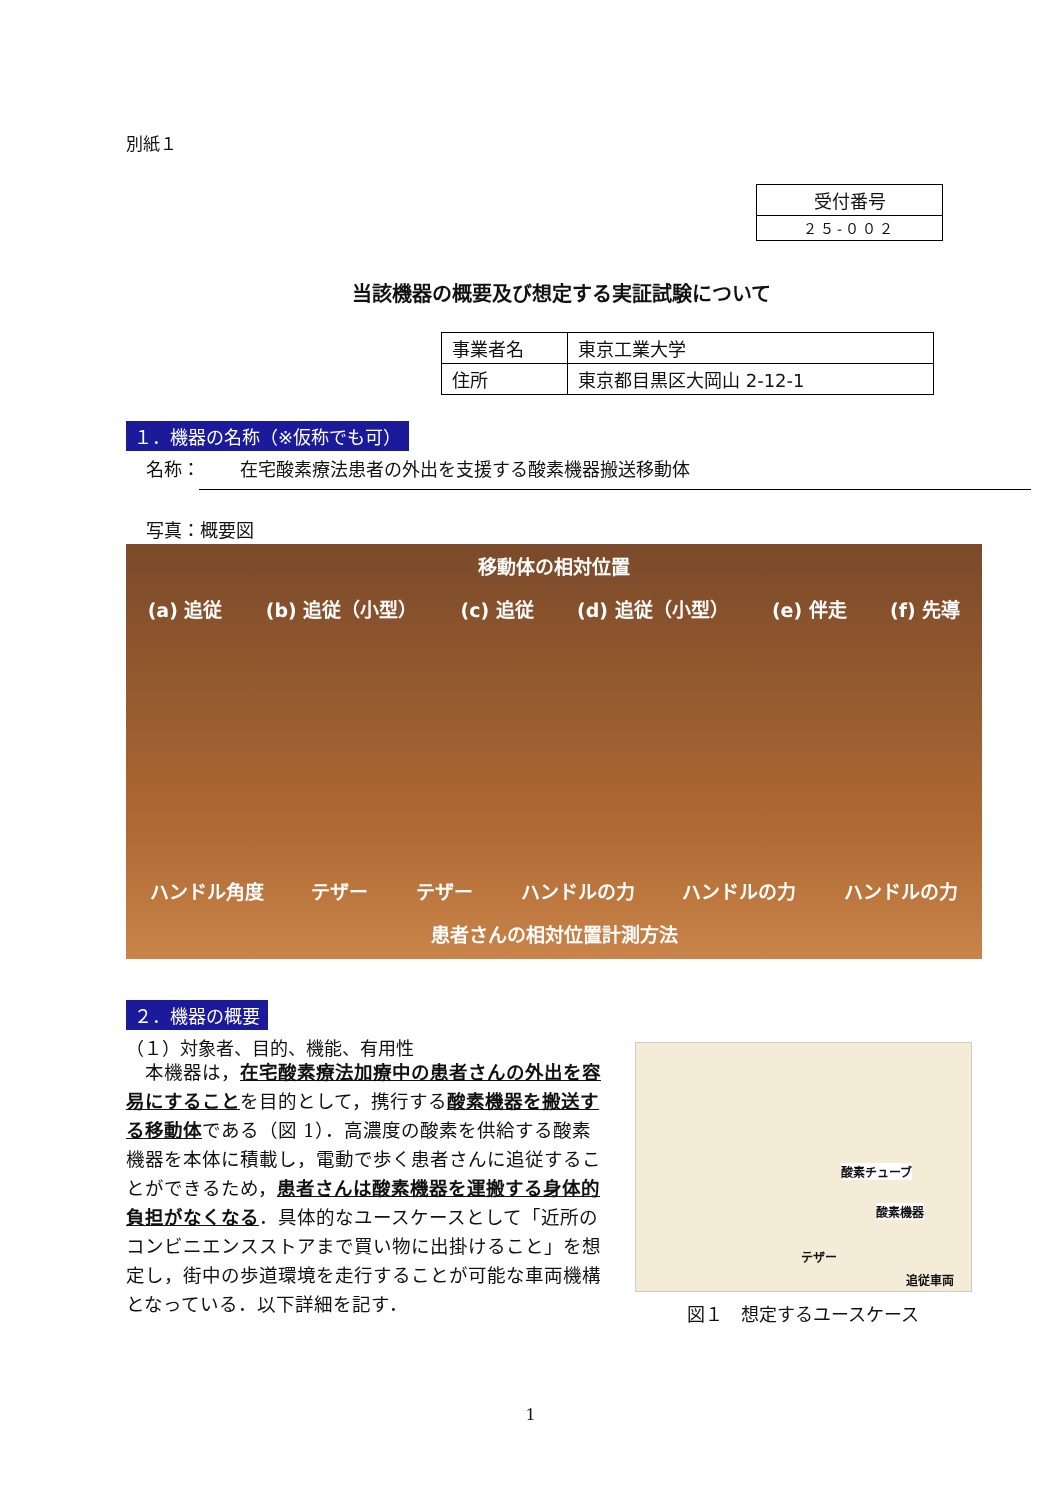別紙１
| 受付番号 |
| ２５-００２ |
当該機器の概要及び想定する実証試験について
| 事業者名 | 東京工業大学 |
| 住所 | 東京都目黒区大岡山 2-12-1 |
１．機器の名称（※仮称でも可）
名称： 在宅酸素療法患者の外出を支援する酸素機器搬送移動体
写真：概要図
移動体の相対位置
(a) 追従 (b) 追従（小型） (c) 追従 (d) 追従（小型） (e) 伴走 (f) 先導
ハンドル角度 テザー テザー ハンドルの力 ハンドルの力 ハンドルの力
患者さんの相対位置計測方法
２．機器の概要
（１）対象者、目的、機能、有用性
　本機器は，在宅酸素療法加療中の患者さんの外出を容易にすることを目的として，携行する酸素機器を搬送する移動体である（図 1）．高濃度の酸素を供給する酸素機器を本体に積載し，電動で歩く患者さんに追従することができるため，患者さんは酸素機器を運搬する身体的負担がなくなる．具体的なユースケースとして「近所のコンビニエンスストアまで買い物に出掛けること」を想定し，街中の歩道環境を走行することが可能な車両機構となっている．以下詳細を記す．
酸素チューブ
酸素機器
テザー
追従車両
図１　想定するユースケース
1